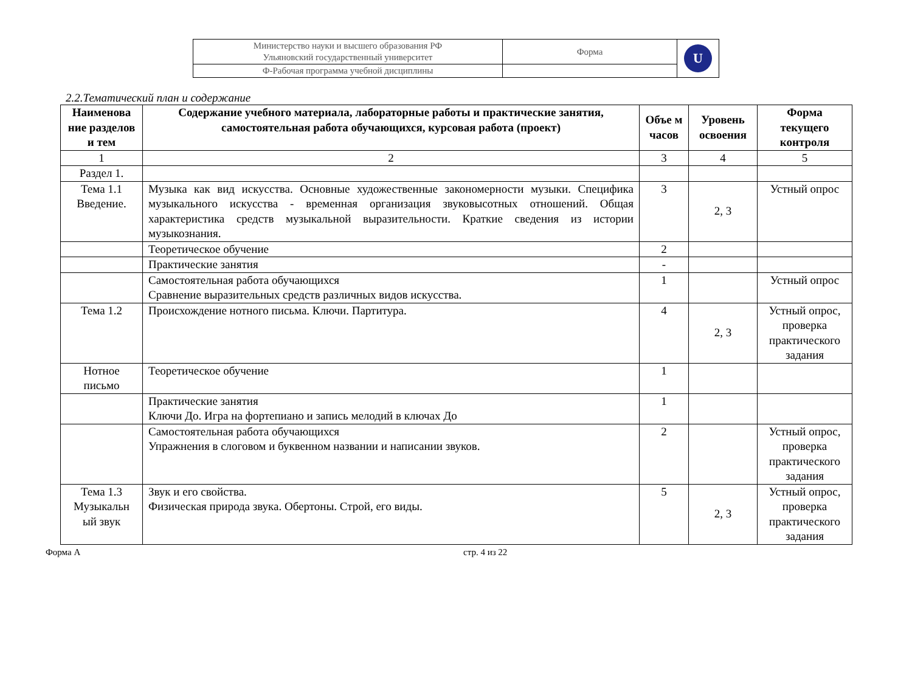| Министерство науки и высшего образования РФ Ульяновский государственный университет | Форма | U |
| Ф-Рабочая программа учебной дисциплины | | |
2.2.Тематический план и содержание
| Наименова ние разделов и тем | Содержание учебного материала, лабораторные работы и практические занятия, самостоятельная работа обучающихся, курсовая работа (проект) | Объе м часов | Уровень освоения | Форма текущего контроля |
| --- | --- | --- | --- | --- |
| 1 | 2 | 3 | 4 | 5 |
| Раздел 1. | | | | |
| Тема 1.1 Введение. | Музыка как вид искусства. Основные художественные закономерности музыки. Специфика музыкального искусства - временная организация звуковысотных отношений. Общая характеристика средств музыкальной выразительности. Краткие сведения из истории музыкознания. | 3 | 2, 3 | Устный опрос |
| | Теоретическое обучение | 2 | | |
| | Практические занятия | - | | |
| | Самостоятельная работа обучающихся Сравнение выразительных средств различных видов искусства. | 1 | | Устный опрос |
| Тема 1.2 | Происхождение нотного письма. Ключи. Партитура. | 4 | 2, 3 | Устный опрос, проверка практического задания |
| Нотное письмо | Теоретическое обучение | 1 | | |
| | Практические занятия Ключи До. Игра на фортепиано и запись мелодий в ключах До | 1 | | |
| | Самостоятельная работа обучающихся Упражнения в слоговом и буквенном названии и написании звуков. | 2 | | Устный опрос, проверка практического задания |
| Тема 1.3 Музыкальн ый звук | Звук и его свойства. Физическая природа звука. Обертоны. Строй, его виды. | 5 | 2, 3 | Устный опрос, проверка практического задания |
Форма А стр. 4 из 22